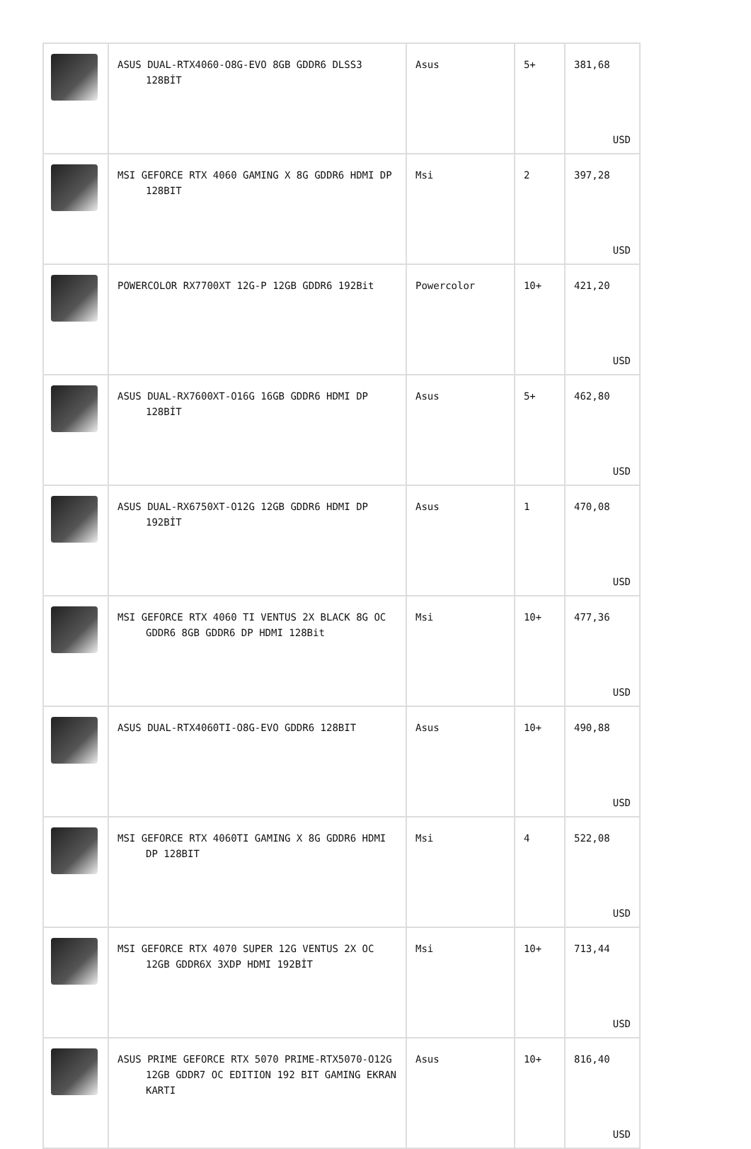| | ASUS DUAL-RTX4060-O8G-EVO 8GB GDDR6 DLSS3 128BİT | Asus | 5+ | 381,68 USD |
| | MSI GEFORCE RTX 4060 GAMING X 8G GDDR6 HDMI DP 128BIT | Msi | 2 | 397,28 USD |
| | POWERCOLOR RX7700XT 12G-P 12GB GDDR6 192Bit | Powercolor | 10+ | 421,20 USD |
| | ASUS DUAL-RX7600XT-O16G 16GB GDDR6 HDMI DP 128BİT | Asus | 5+ | 462,80 USD |
| | ASUS DUAL-RX6750XT-O12G 12GB GDDR6 HDMI DP 192BİT | Asus | 1 | 470,08 USD |
| | MSI GEFORCE RTX 4060 TI VENTUS 2X BLACK 8G OC GDDR6 8GB GDDR6 DP HDMI 128Bit | Msi | 10+ | 477,36 USD |
| | ASUS DUAL-RTX4060TI-O8G-EVO GDDR6 128BIT | Asus | 10+ | 490,88 USD |
| | MSI GEFORCE RTX 4060TI GAMING X 8G GDDR6 HDMI DP 128BIT | Msi | 4 | 522,08 USD |
| | MSI GEFORCE RTX 4070 SUPER 12G VENTUS 2X OC 12GB GDDR6X 3XDP HDMI 192BİT | Msi | 10+ | 713,44 USD |
| | ASUS PRIME GEFORCE RTX 5070 PRIME-RTX5070-O12G 12GB GDDR7 OC EDITION 192 BIT GAMING EKRAN KARTI | Asus | 10+ | 816,40 USD |